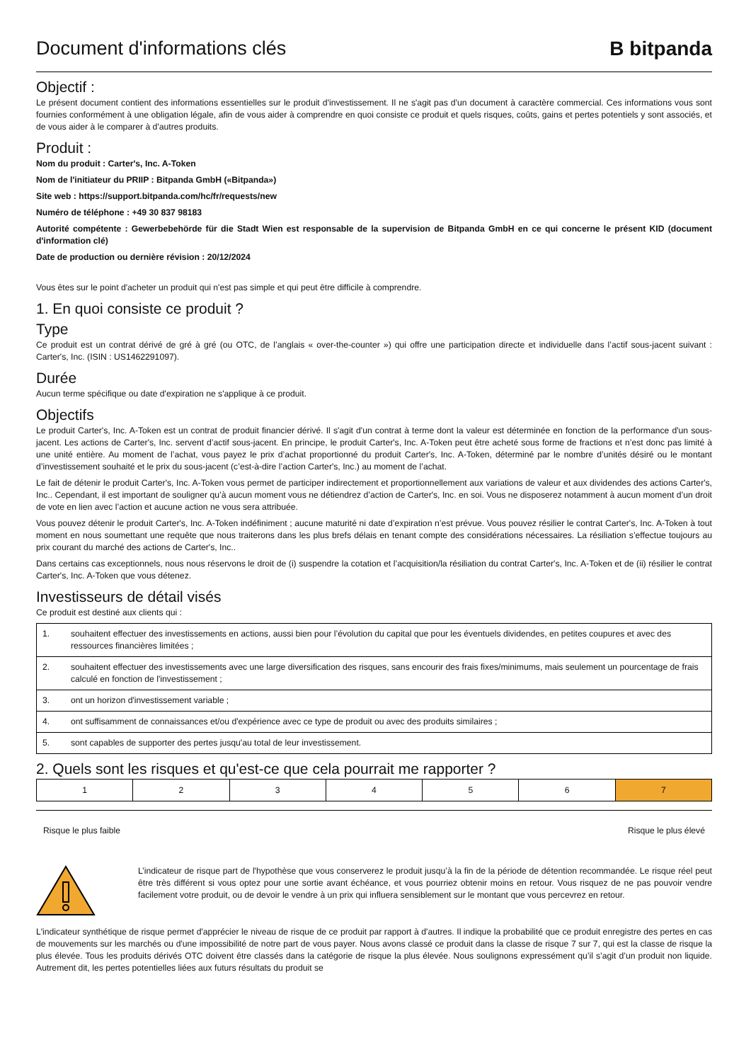Document d'informations clés
B bitpanda
Objectif :
Le présent document contient des informations essentielles sur le produit d'investissement. Il ne s'agit pas d'un document à caractère commercial. Ces informations vous sont fournies conformément à une obligation légale, afin de vous aider à comprendre en quoi consiste ce produit et quels risques, coûts, gains et pertes potentiels y sont associés, et de vous aider à le comparer à d'autres produits.
Produit :
Nom du produit : Carter's, Inc. A-Token
Nom de l'initiateur du PRIIP : Bitpanda GmbH («Bitpanda»)
Site web : https://support.bitpanda.com/hc/fr/requests/new
Numéro de téléphone : +49 30 837 98183
Autorité compétente : Gewerbebehörde für die Stadt Wien est responsable de la supervision de Bitpanda GmbH en ce qui concerne le présent KID (document d'information clé)
Date de production ou dernière révision : 20/12/2024
Vous êtes sur le point d'acheter un produit qui n'est pas simple et qui peut être difficile à comprendre.
1. En quoi consiste ce produit ?
Type
Ce produit est un contrat dérivé de gré à gré (ou OTC, de l’anglais « over-the-counter ») qui offre une participation directe et individuelle dans l’actif sous-jacent suivant : Carter's, Inc. (ISIN : US1462291097).
Durée
Aucun terme spécifique ou date d'expiration ne s'applique à ce produit.
Objectifs
Le produit Carter's, Inc. A-Token est un contrat de produit financier dérivé. Il s'agit d'un contrat à terme dont la valeur est déterminée en fonction de la performance d'un sous-jacent. Les actions de Carter's, Inc. servent d’actif sous-jacent. En principe, le produit Carter's, Inc. A-Token peut être acheté sous forme de fractions et n’est donc pas limité à une unité entière. Au moment de l’achat, vous payez le prix d’achat proportionné du produit Carter's, Inc. A-Token, déterminé par le nombre d’unités désiré ou le montant d’investissement souhaité et le prix du sous-jacent (c’est-à-dire l’action Carter's, Inc.) au moment de l’achat.
Le fait de détenir le produit Carter's, Inc. A-Token vous permet de participer indirectement et proportionnellement aux variations de valeur et aux dividendes des actions Carter's, Inc.. Cependant, il est important de souligner qu’à aucun moment vous ne détiendrez d’action de Carter's, Inc. en soi. Vous ne disposerez notamment à aucun moment d’un droit de vote en lien avec l’action et aucune action ne vous sera attribuée.
Vous pouvez détenir le produit Carter's, Inc. A-Token indéfiniment ; aucune maturité ni date d’expiration n’est prévue. Vous pouvez résilier le contrat Carter's, Inc. A-Token à tout moment en nous soumettant une requête que nous traiterons dans les plus brefs délais en tenant compte des considérations nécessaires. La résiliation s’effectue toujours au prix courant du marché des actions de Carter's, Inc..
Dans certains cas exceptionnels, nous nous réservons le droit de (i) suspendre la cotation et l’acquisition/la résiliation du contrat Carter's, Inc. A-Token et de (ii) résilier le contrat Carter's, Inc. A-Token que vous détenez.
Investisseurs de détail visés
Ce produit est destiné aux clients qui :
| 1. | souhaitent effectuer des investissements en actions, aussi bien pour l’évolution du capital que pour les éventuels dividendes, en petites coupures et avec des ressources financières limitées ; |
| 2. | souhaitent effectuer des investissements avec une large diversification des risques, sans encourir des frais fixes/minimums, mais seulement un pourcentage de frais calculé en fonction de l'investissement ; |
| 3. | ont un horizon d'investissement variable ; |
| 4. | ont suffisamment de connaissances et/ou d'expérience avec ce type de produit ou avec des produits similaires ; |
| 5. | sont capables de supporter des pertes jusqu'au total de leur investissement. |
2. Quels sont les risques et qu'est-ce que cela pourrait me rapporter ?
| 1 | 2 | 3 | 4 | 5 | 6 | 7 |
Risque le plus faible Risque le plus élevé
L’indicateur de risque part de l'hypothèse que vous conserverez le produit jusqu’à la fin de la période de détention recommandée. Le risque réel peut être très différent si vous optez pour une sortie avant échéance, et vous pourriez obtenir moins en retour. Vous risquez de ne pas pouvoir vendre facilement votre produit, ou de devoir le vendre à un prix qui influera sensiblement sur le montant que vous percevrez en retour.
L'indicateur synthétique de risque permet d'apprécier le niveau de risque de ce produit par rapport à d'autres. Il indique la probabilité que ce produit enregistre des pertes en cas de mouvements sur les marchés ou d'une impossibilité de notre part de vous payer. Nous avons classé ce produit dans la classe de risque 7 sur 7, qui est la classe de risque la plus élevée. Tous les produits dérivés OTC doivent être classés dans la catégorie de risque la plus élevée. Nous soulignons expressément qu’il s’agit d’un produit non liquide. Autrement dit, les pertes potentielles liées aux futurs résultats du produit se